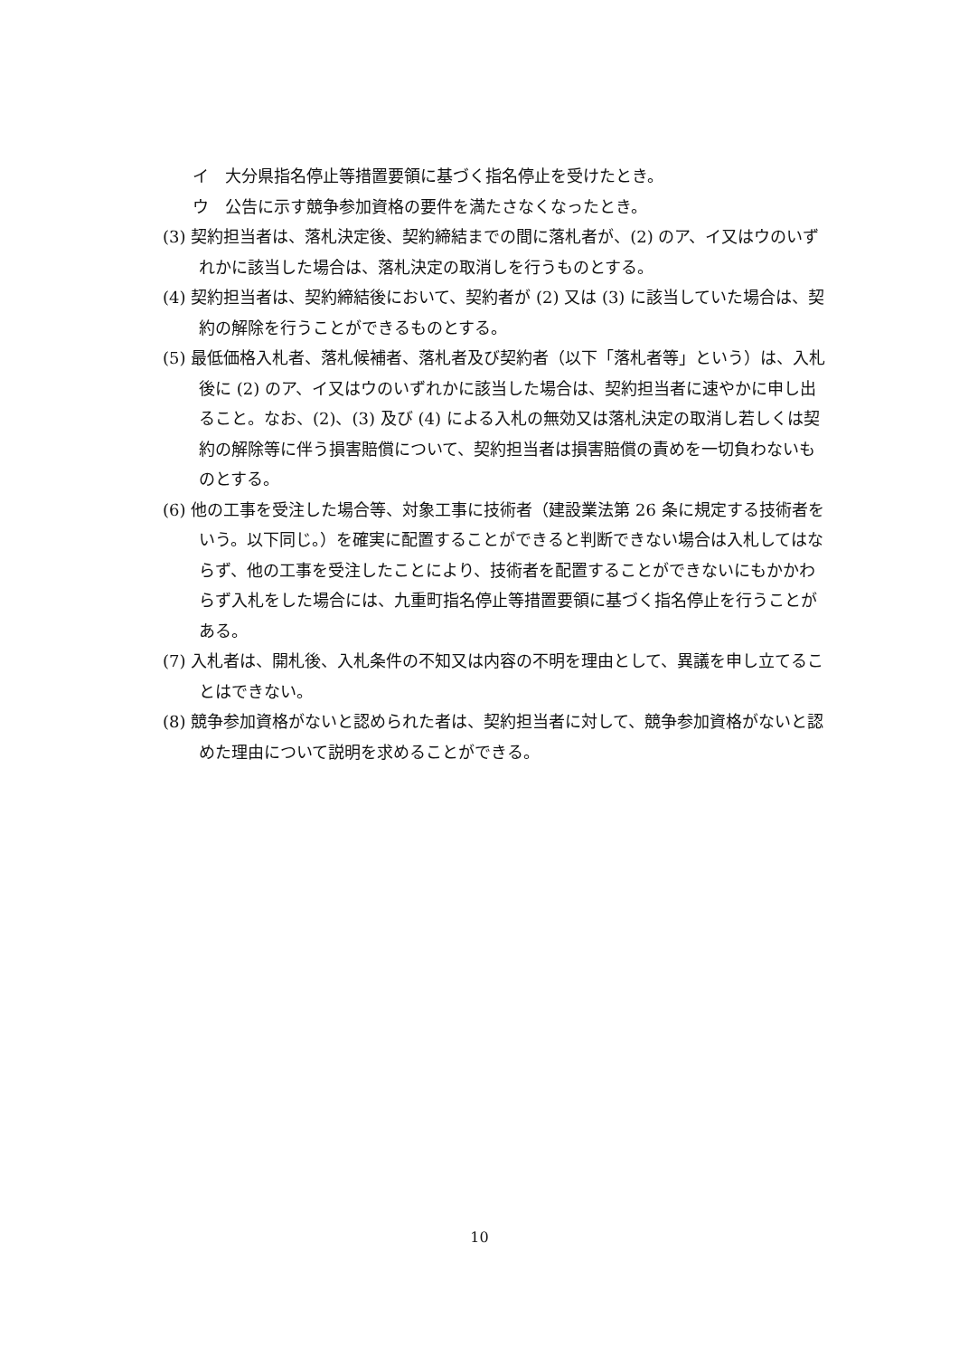イ　大分県指名停止等措置要領に基づく指名停止を受けたとき。
ウ　公告に示す競争参加資格の要件を満たさなくなったとき。
(3) 契約担当者は、落札決定後、契約締結までの間に落札者が、(2) のア、イ又はウのいずれかに該当した場合は、落札決定の取消しを行うものとする。
(4) 契約担当者は、契約締結後において、契約者が (2) 又は (3) に該当していた場合は、契約の解除を行うことができるものとする。
(5) 最低価格入札者、落札候補者、落札者及び契約者（以下「落札者等」という）は、入札後に (2) のア、イ又はウのいずれかに該当した場合は、契約担当者に速やかに申し出ること。なお、(2)、(3) 及び (4) による入札の無効又は落札決定の取消し若しくは契約の解除等に伴う損害賠償について、契約担当者は損害賠償の責めを一切負わないものとする。
(6) 他の工事を受注した場合等、対象工事に技術者（建設業法第 26 条に規定する技術者をいう。以下同じ。）を確実に配置することができると判断できない場合は入札してはならず、他の工事を受注したことにより、技術者を配置することができないにもかかわらず入札をした場合には、九重町指名停止等措置要領に基づく指名停止を行うことがある。
(7) 入札者は、開札後、入札条件の不知又は内容の不明を理由として、異議を申し立てることはできない。
(8) 競争参加資格がないと認められた者は、契約担当者に対して、競争参加資格がないと認めた理由について説明を求めることができる。
10